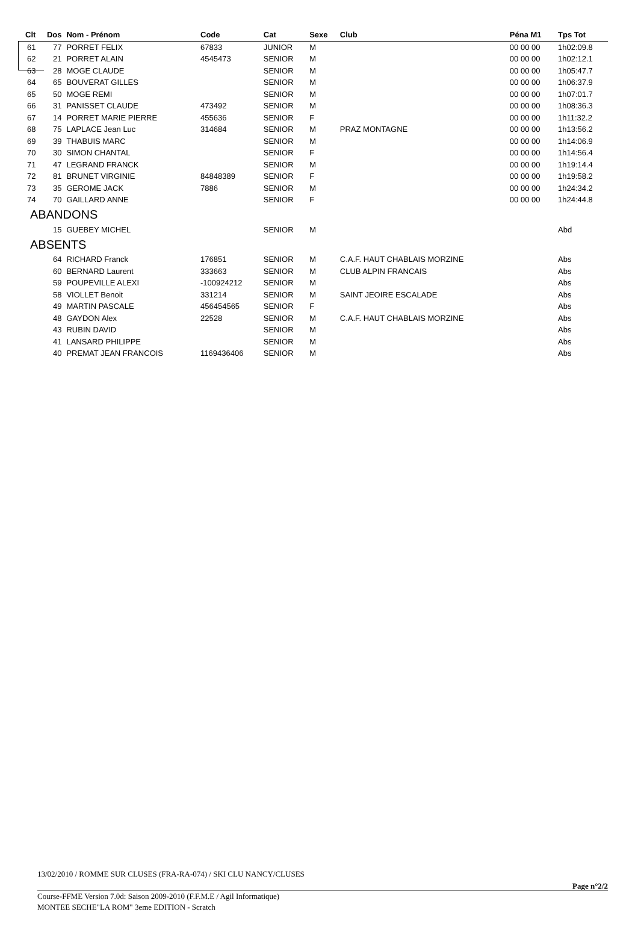| Clt | Dos | Nom - Prénom | Code | Cat | Sexe | Club | Péna M1 | Tps Tot |
| --- | --- | --- | --- | --- | --- | --- | --- | --- |
| 61 | 77 | PORRET FELIX | 67833 | JUNIOR | M | | 00 00 00 | 1h02:09.8 |
| 62 | 21 | PORRET ALAIN | 4545473 | SENIOR | M | | 00 00 00 | 1h02:12.1 |
| 63 | 28 | MOGE CLAUDE | | SENIOR | M | | 00 00 00 | 1h05:47.7 |
| 64 | 65 | BOUVERAT GILLES | | SENIOR | M | | 00 00 00 | 1h06:37.9 |
| 65 | 50 | MOGE REMI | | SENIOR | M | | 00 00 00 | 1h07:01.7 |
| 66 | 31 | PANISSET CLAUDE | 473492 | SENIOR | M | | 00 00 00 | 1h08:36.3 |
| 67 | 14 | PORRET MARIE PIERRE | 455636 | SENIOR | F | | 00 00 00 | 1h11:32.2 |
| 68 | 75 | LAPLACE Jean Luc | 314684 | SENIOR | M | PRAZ MONTAGNE | 00 00 00 | 1h13:56.2 |
| 69 | 39 | THABUIS MARC | | SENIOR | M | | 00 00 00 | 1h14:06.9 |
| 70 | 30 | SIMON CHANTAL | | SENIOR | F | | 00 00 00 | 1h14:56.4 |
| 71 | 47 | LEGRAND FRANCK | | SENIOR | M | | 00 00 00 | 1h19:14.4 |
| 72 | 81 | BRUNET VIRGINIE | 84848389 | SENIOR | F | | 00 00 00 | 1h19:58.2 |
| 73 | 35 | GEROME JACK | 7886 | SENIOR | M | | 00 00 00 | 1h24:34.2 |
| 74 | 70 | GAILLARD ANNE | | SENIOR | F | | 00 00 00 | 1h24:44.8 |
| ABANDONS | | | | | | | | |
| | 15 | GUEBEY MICHEL | | SENIOR | M | | | Abd |
| ABSENTS | | | | | | | | |
| | 64 | RICHARD Franck | 176851 | SENIOR | M | C.A.F. HAUT CHABLAIS MORZINE | | Abs |
| | 60 | BERNARD Laurent | 333663 | SENIOR | M | CLUB ALPIN FRANCAIS | | Abs |
| | 59 | POUPEVILLE ALEXI | -100924212 | SENIOR | M | | | Abs |
| | 58 | VIOLLET Benoit | 331214 | SENIOR | M | SAINT JEOIRE ESCALADE | | Abs |
| | 49 | MARTIN PASCALE | 456454565 | SENIOR | F | | | Abs |
| | 48 | GAYDON Alex | 22528 | SENIOR | M | C.A.F. HAUT CHABLAIS MORZINE | | Abs |
| | 43 | RUBIN DAVID | | SENIOR | M | | | Abs |
| | 41 | LANSARD PHILIPPE | | SENIOR | M | | | Abs |
| | 40 | PREMAT JEAN FRANCOIS | 1169436406 | SENIOR | M | | | Abs |
13/02/2010 / ROMME SUR CLUSES (FRA-RA-074) / SKI CLU NANCY/CLUSES
Page n°2/2
Course-FFME Version 7.0d: Saison 2009-2010 (F.F.M.E / Agil Informatique)
MONTEE SECHE"LA ROM" 3eme EDITION - Scratch